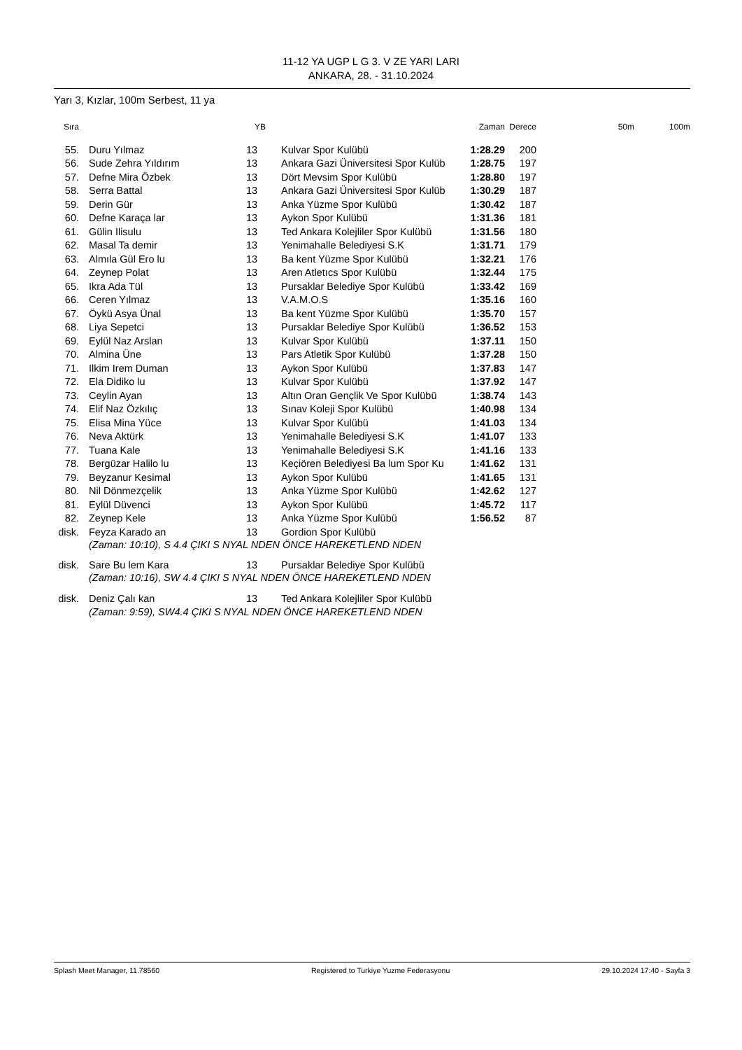11-12 YA UGP L G 3. V ZE YARI LARI
ANKARA, 28. - 31.10.2024
Yarı 3, Kızlar, 100m Serbest, 11 ya
| Sıra | | | YB | | | Zaman | Derece | 50m | 100m |
| --- | --- | --- | --- | --- | --- | --- | --- | --- | --- |
| 55. | | Duru Yılmaz | 13 | | Kulvar Spor Kulübü | 1:28.29 | 200 | | |
| 56. | | Sude Zehra Yıldırım | 13 | | Ankara Gazi Üniversitesi Spor Kulüb | 1:28.75 | 197 | | |
| 57. | | Defne Mira Özbek | 13 | | Dört Mevsim Spor Kulübü | 1:28.80 | 197 | | |
| 58. | | Serra Battal | 13 | | Ankara Gazi Üniversitesi Spor Kulüb | 1:30.29 | 187 | | |
| 59. | | Derin Gür | 13 | | Anka Yüzme Spor Kulübü | 1:30.42 | 187 | | |
| 60. | | Defne Karaça lar | 13 | | Aykon Spor Kulübü | 1:31.36 | 181 | | |
| 61. | | Gülin Ilisulu | 13 | | Ted Ankara Kolejliler Spor Kulübü | 1:31.56 | 180 | | |
| 62. | | Masal Ta demir | 13 | | Yenimahalle Belediyesi S.K | 1:31.71 | 179 | | |
| 63. | | Almıla Gül Ero lu | 13 | | Ba kent Yüzme Spor Kulübü | 1:32.21 | 176 | | |
| 64. | | Zeynep Polat | 13 | | Aren Atletıcs Spor Kulübü | 1:32.44 | 175 | | |
| 65. | | Ikra Ada Tül | 13 | | Pursaklar Belediye Spor Kulübü | 1:33.42 | 169 | | |
| 66. | | Ceren Yılmaz | 13 | | V.A.M.O.S | 1:35.16 | 160 | | |
| 67. | | Öykü Asya Ünal | 13 | | Ba kent Yüzme Spor Kulübü | 1:35.70 | 157 | | |
| 68. | | Liya Sepetci | 13 | | Pursaklar Belediye Spor Kulübü | 1:36.52 | 153 | | |
| 69. | | Eylül Naz Arslan | 13 | | Kulvar Spor Kulübü | 1:37.11 | 150 | | |
| 70. | | Almina Üne | 13 | | Pars Atletik Spor Kulübü | 1:37.28 | 150 | | |
| 71. | | Ilkim Irem Duman | 13 | | Aykon Spor Kulübü | 1:37.83 | 147 | | |
| 72. | | Ela Didiko lu | 13 | | Kulvar Spor Kulübü | 1:37.92 | 147 | | |
| 73. | | Ceylin Ayan | 13 | | Altın Oran Gençlik Ve Spor Kulübü | 1:38.74 | 143 | | |
| 74. | | Elif Naz Özkılıç | 13 | | Sınav Koleji Spor Kulübü | 1:40.98 | 134 | | |
| 75. | | Elisa Mina Yüce | 13 | | Kulvar Spor Kulübü | 1:41.03 | 134 | | |
| 76. | | Neva Aktürk | 13 | | Yenimahalle Belediyesi S.K | 1:41.07 | 133 | | |
| 77. | | Tuana Kale | 13 | | Yenimahalle Belediyesi S.K | 1:41.16 | 133 | | |
| 78. | | Bergüzar Halilo lu | 13 | | Keçiören Belediyesi Ba lum Spor Ku | 1:41.62 | 131 | | |
| 79. | | Beyzanur Kesimal | 13 | | Aykon Spor Kulübü | 1:41.65 | 131 | | |
| 80. | | Nil Dönmezçelik | 13 | | Anka Yüzme Spor Kulübü | 1:42.62 | 127 | | |
| 81. | | Eylül Düvenci | 13 | | Aykon Spor Kulübü | 1:45.72 | 117 | | |
| 82. | | Zeynep Kele | 13 | | Anka Yüzme Spor Kulübü | 1:56.52 | 87 | | |
| disk. | | Feyza Karado an | 13 | | Gordion Spor Kulübü | | | | |
| | | (Zaman: 10:10), S 4.4 ÇIKI S NYAL NDEN ÖNCE HAREKETLEND NDEN | | | | | | | |
| disk. | | Sare Bu lem Kara | 13 | | Pursaklar Belediye Spor Kulübü | | | | |
| | | (Zaman: 10:16), SW 4.4 ÇIKI S NYAL NDEN ÖNCE HAREKETLEND NDEN | | | | | | | |
| disk. | | Deniz Çalı kan | 13 | | Ted Ankara Kolejliler Spor Kulübü | | | | |
| | | (Zaman: 9:59), SW4.4 ÇIKI S NYAL NDEN ÖNCE HAREKETLEND NDEN | | | | | | | |
Splash Meet Manager, 11.78560 Registered to Turkiye Yuzme Federasyonu 29.10.2024 17:40 - Sayfa 3